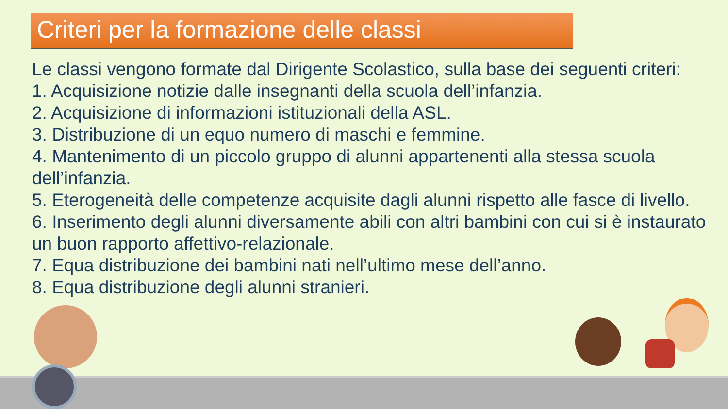Criteri per la formazione delle classi
Le classi vengono formate dal Dirigente Scolastico, sulla base dei seguenti criteri:
1. Acquisizione notizie dalle insegnanti della scuola dell’infanzia.
2. Acquisizione di informazioni istituzionali della ASL.
3. Distribuzione di un equo numero di maschi e femmine.
4. Mantenimento di un piccolo gruppo di alunni appartenenti alla stessa scuola dell’infanzia.
5. Eterogeneità delle competenze acquisite dagli alunni rispetto alle fasce di livello.
6. Inserimento degli alunni diversamente abili con altri bambini con cui si è instaurato un buon rapporto affettivo-relazionale.
7. Equa distribuzione dei bambini nati nell’ultimo mese dell’anno.
8. Equa distribuzione degli alunni stranieri.